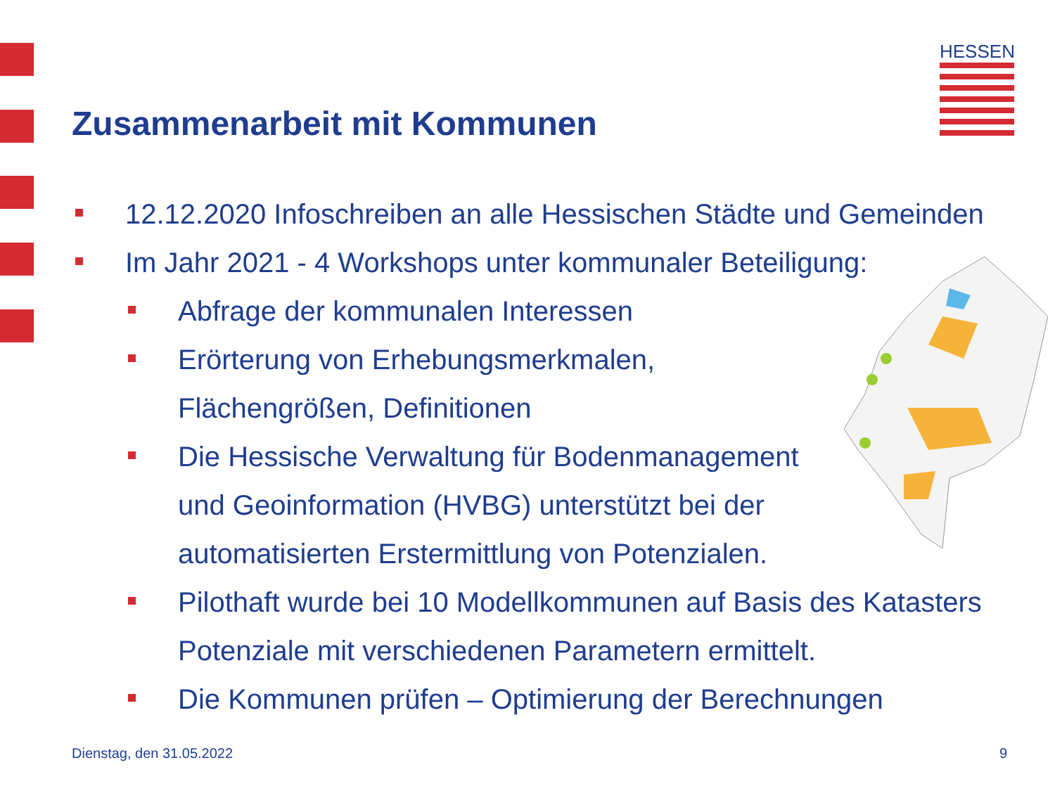HESSEN
Zusammenarbeit mit Kommunen
12.12.2020 Infoschreiben an alle Hessischen Städte und Gemeinden
Im Jahr 2021 - 4 Workshops unter kommunaler Beteiligung:
Abfrage der kommunalen Interessen
Erörterung von Erhebungsmerkmalen,
Flächengrößen, Definitionen
Die Hessische Verwaltung für Bodenmanagement
und Geoinformation (HVBG) unterstützt bei der
automatisierten Erstermittlung von Potenzialen.
Pilothaft wurde bei 10 Modellkommunen auf Basis des Katasters
Potenziale mit verschiedenen Parametern ermittelt.
Die Kommunen prüfen – Optimierung der Berechnungen
Dienstag, den 31.05.2022 9